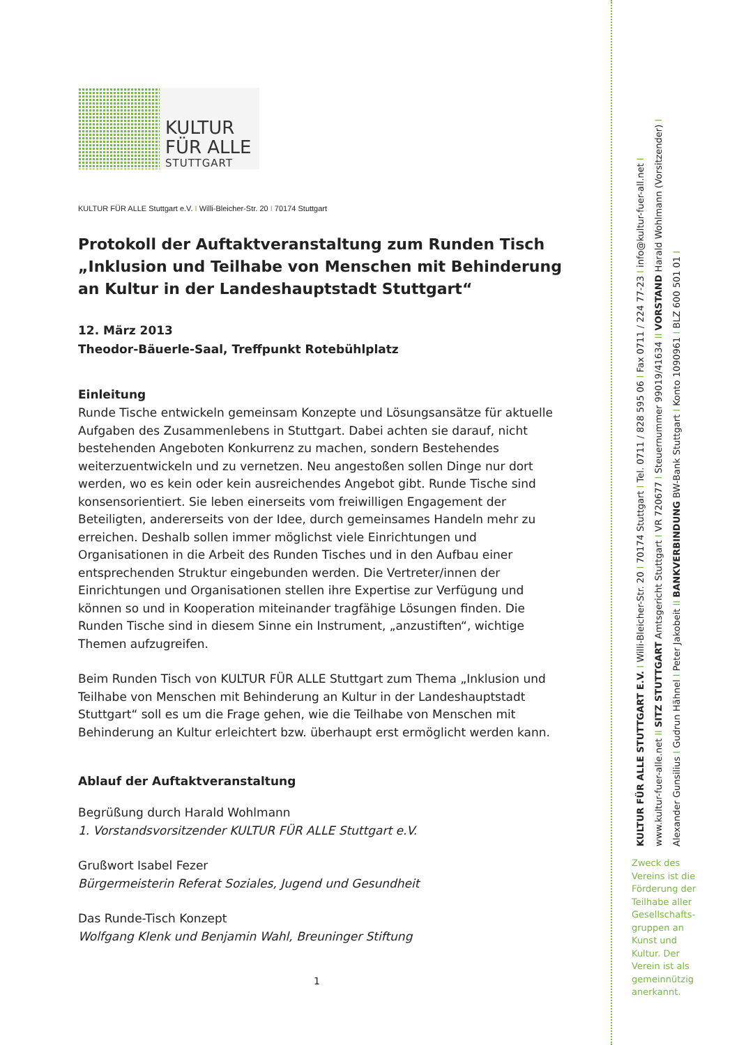KULTUR
FÜR ALLE
STUTTGART
KULTUR FÜR ALLE Stuttgart e.V. I Willi-Bleicher-Str. 20 I 70174 Stuttgart
Protokoll der Auftaktveranstaltung zum Runden Tisch „Inklusion und Teilhabe von Menschen mit Behinderung an Kultur in der Landeshauptstadt Stuttgart“
12. März 2013
Theodor-Bäuerle-Saal, Treffpunkt Rotebühlplatz
Einleitung
Runde Tische entwickeln gemeinsam Konzepte und Lösungsansätze für aktuelle Aufgaben des Zusammenlebens in Stuttgart. Dabei achten sie darauf, nicht bestehenden Angeboten Konkurrenz zu machen, sondern Bestehendes weiterzuentwickeln und zu vernetzen. Neu angestoßen sollen Dinge nur dort werden, wo es kein oder kein ausreichendes Angebot gibt. Runde Tische sind konsensorientiert. Sie leben einerseits vom freiwilligen Engagement der Beteiligten, andererseits von der Idee, durch gemeinsames Handeln mehr zu erreichen. Deshalb sollen immer möglichst viele Einrichtungen und Organisationen in die Arbeit des Runden Tisches und in den Aufbau einer entsprechenden Struktur eingebunden werden. Die Vertreter/innen der Einrichtungen und Organisationen stellen ihre Expertise zur Verfügung und können so und in Kooperation miteinander tragfähige Lösungen finden. Die Runden Tische sind in diesem Sinne ein Instrument, „anzustiften“, wichtige Themen aufzugreifen.
Beim Runden Tisch von KULTUR FÜR ALLE Stuttgart zum Thema „Inklusion und Teilhabe von Menschen mit Behinderung an Kultur in der Landeshauptstadt Stuttgart“ soll es um die Frage gehen, wie die Teilhabe von Menschen mit Behinderung an Kultur erleichtert bzw. überhaupt erst ermöglicht werden kann.
Ablauf der Auftaktveranstaltung
Begrüßung durch Harald Wohlmann
1. Vorstandsvorsitzender KULTUR FÜR ALLE Stuttgart e.V.
Grußwort Isabel Fezer
Bürgermeisterin Referat Soziales, Jugend und Gesundheit
Das Runde-Tisch Konzept
Wolfgang Klenk und Benjamin Wahl, Breuninger Stiftung
1
KULTUR FÜR ALLE STUTTGART E.V. I Willi-Bleicher-Str. 20 I 70174 Stuttgart I Tel. 0711 / 828 595 06 I Fax 0711 / 224 77-23 I info@kultur-fuer-all.net I
www.kultur-fuer-alle.net II SITZ STUTTGART Amtsgericht Stuttgart I VR 720677 I Steuernummer 99019/41634 II VORSTAND Harald Wohlmann (Vorsitzender) I
Alexander Gunsilius I Gudrun Hähnel I Peter Jakobeit II BANKVERBINDUNG BW-Bank Stuttgart I Konto 1090961 I BLZ 600 501 01 I
Zweck des Vereins ist die Förderung der Teilhabe aller Gesellschafts-gruppen an Kunst und Kultur. Der Verein ist als gemeinnützig anerkannt.